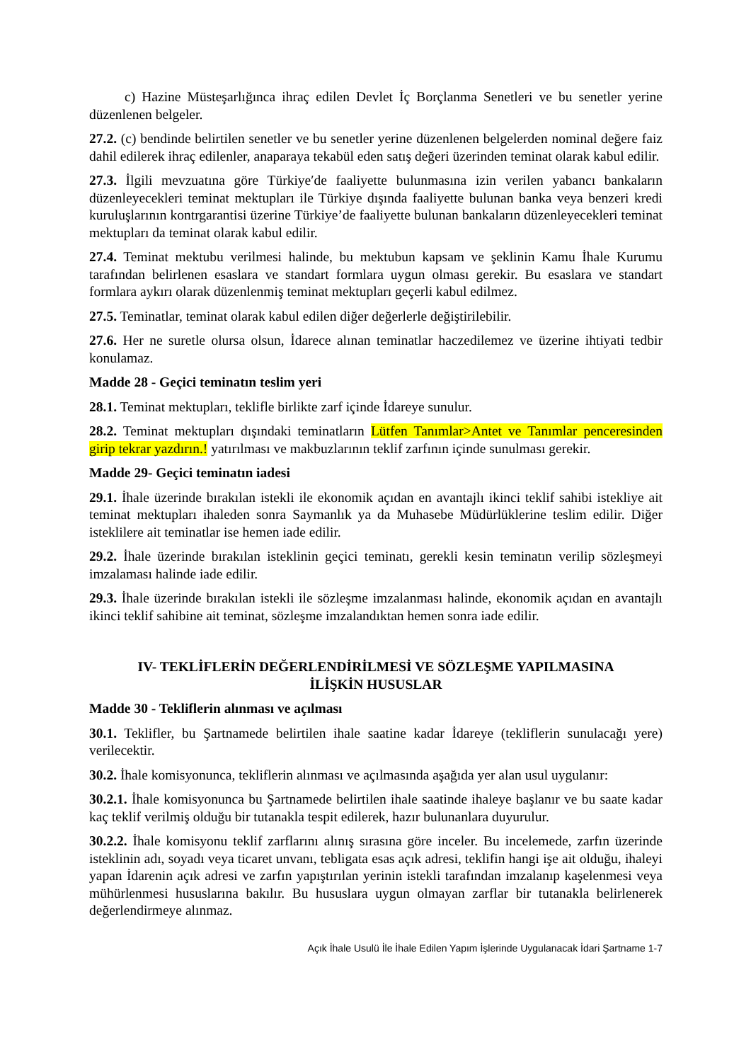c) Hazine Müsteşarlığınca ihraç edilen Devlet İç Borçlanma Senetleri ve bu senetler yerine düzenlenen belgeler.
27.2. (c) bendinde belirtilen senetler ve bu senetler yerine düzenlenen belgelerden nominal değere faiz dahil edilerek ihraç edilenler, anaparaya tekabül eden satış değeri üzerinden teminat olarak kabul edilir.
27.3. İlgili mevzuatına göre Türkiye′de faaliyette bulunmasına izin verilen yabancı bankaların düzenleyecekleri teminat mektupları ile Türkiye dışında faaliyette bulunan banka veya benzeri kredi kuruluşlarının kontrgarantisi üzerine Türkiye’de faaliyette bulunan bankaların düzenleyecekleri teminat mektupları da teminat olarak kabul edilir.
27.4. Teminat mektubu verilmesi halinde, bu mektubun kapsam ve şeklinin Kamu İhale Kurumu tarafından belirlenen esaslara ve standart formlara uygun olması gerekir. Bu esaslara ve standart formlara aykırı olarak düzenlenmiş teminat mektupları geçerli kabul edilmez.
27.5. Teminatlar, teminat olarak kabul edilen diğer değerlerle değiştirilebilir.
27.6. Her ne suretle olursa olsun, İdarece alınan teminatlar haczedilemez ve üzerine ihtiyati tedbir konulamaz.
Madde 28 - Geçici teminatın teslim yeri
28.1. Teminat mektupları, teklifle birlikte zarf içinde İdareye sunulur.
28.2. Teminat mektupları dışındaki teminatların Lütfen Tanımlar>Antet ve Tanımlar penceresinden girip tekrar yazdırın.! yatırılması ve makbuzlarının teklif zarfının içinde sunulması gerekir.
Madde 29- Geçici teminatın iadesi
29.1. İhale üzerinde bırakılan istekli ile ekonomik açıdan en avantajlı ikinci teklif sahibi istekliye ait teminat mektupları ihaleden sonra Saymanlık ya da Muhasebe Müdürlüklerine teslim edilir. Diğer isteklilere ait teminatlar ise hemen iade edilir.
29.2. İhale üzerinde bırakılan isteklinin geçici teminatı, gerekli kesin teminatın verilip sözleşmeyi imzalaması halinde iade edilir.
29.3. İhale üzerinde bırakılan istekli ile sözleşme imzalanması halinde, ekonomik açıdan en avantajlı ikinci teklif sahibine ait teminat, sözleşme imzalandıktan hemen sonra iade edilir.
IV- TEKLİFLERİN DEĞERLENDİRİLMESİ VE SÖZLEŞME YAPILMASINA
İLİŞKİN HUSUSLAR
Madde 30 - Tekliflerin alınması ve açılması
30.1. Teklifler, bu Şartnamede belirtilen ihale saatine kadar İdareye (tekliflerin sunulacağı yere) verilecektir.
30.2. İhale komisyonunca, tekliflerin alınması ve açılmasında aşağıda yer alan usul uygulanır:
30.2.1. İhale komisyonunca bu Şartnamede belirtilen ihale saatinde ihaleye başlanır ve bu saate kadar kaç teklif verilmiş olduğu bir tutanakla tespit edilerek, hazır bulunanlara duyurulur.
30.2.2. İhale komisyonu teklif zarflarını alınış sırasına göre inceler. Bu incelemede, zarfın üzerinde isteklinin adı, soyadı veya ticaret unvanı, tebligata esas açık adresi, teklifin hangi işe ait olduğu, ihaleyi yapan İdarenin açık adresi ve zarfın yapıştırılan yerinin istekli tarafından imzalanıp kaşelenmesi veya mühürlenmesi hususlarına bakılır. Bu hususlara uygun olmayan zarflar bir tutanakla belirlenerek değerlendirmeye alınmaz.
Açık İhale Usulü İle İhale Edilen Yapım İşlerinde Uygulanacak İdari Şartname 1-7